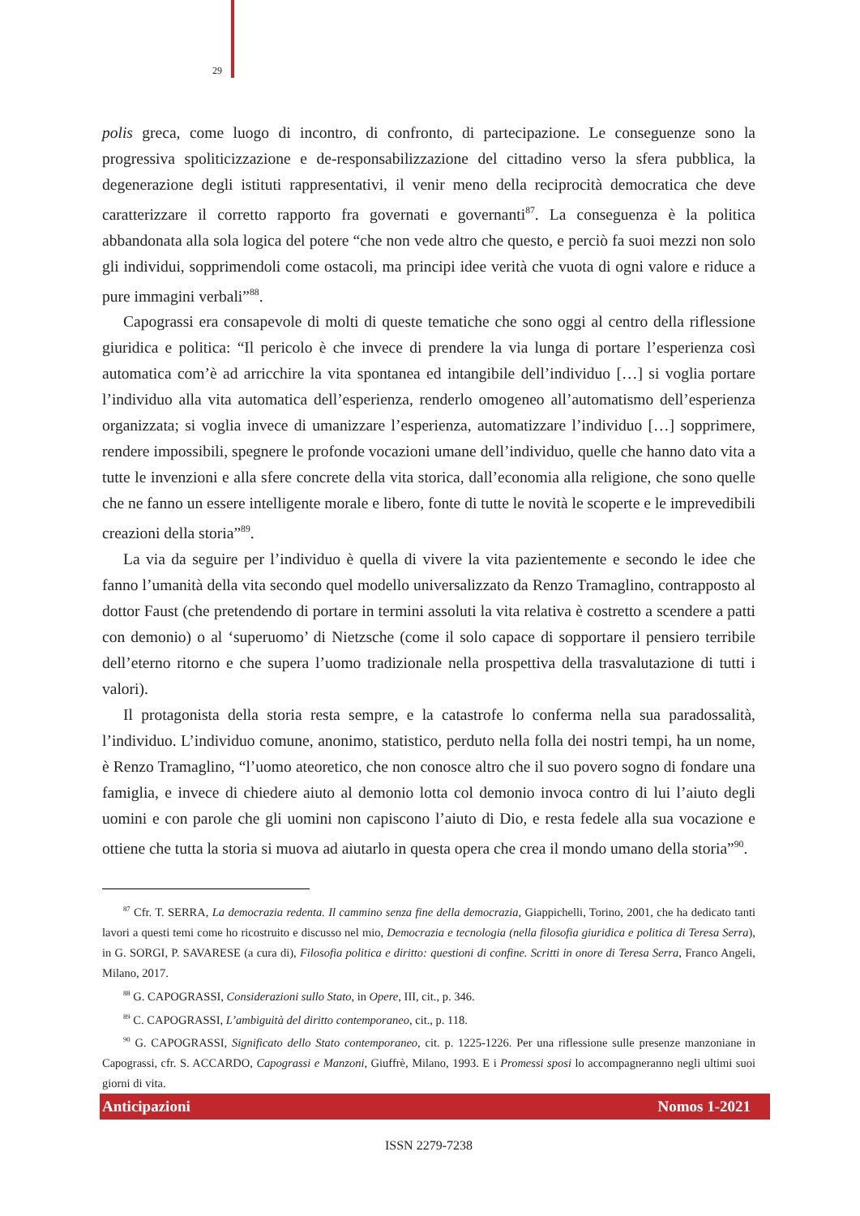29
polis greca, come luogo di incontro, di confronto, di partecipazione. Le conseguenze sono la progressiva spoliticizzazione e de-responsabilizzazione del cittadino verso la sfera pubblica, la degenerazione degli istituti rappresentativi, il venir meno della reciprocità democratica che deve caratterizzare il corretto rapporto fra governati e governanti<sup>87</sup>. La conseguenza è la politica abbandonata alla sola logica del potere “che non vede altro che questo, e perciò fa suoi mezzi non solo gli individui, sopprimendoli come ostacoli, ma principi idee verità che vuota di ogni valore e riduce a pure immagini verbali”<sup>88</sup>.
Capograssi era consapevole di molti di queste tematiche che sono oggi al centro della riflessione giuridica e politica: “Il pericolo è che invece di prendere la via lunga di portare l’esperienza così automatica com’è ad arricchire la vita spontanea ed intangibile dell’individuo […] si voglia portare l’individuo alla vita automatica dell’esperienza, renderlo omogeneo all’automatismo dell’esperienza organizzata; si voglia invece di umanizzare l’esperienza, automatizzare l’individuo […] sopprimere, rendere impossibili, spegnere le profonde vocazioni umane dell’individuo, quelle che hanno dato vita a tutte le invenzioni e alla sfere concrete della vita storica, dall’economia alla religione, che sono quelle che ne fanno un essere intelligente morale e libero, fonte di tutte le novità le scoperte e le imprevedibili creazioni della storia”<sup>89</sup>.
La via da seguire per l’individuo è quella di vivere la vita pazientemente e secondo le idee che fanno l’umanità della vita secondo quel modello universalizzato da Renzo Tramaglino, contrapposto al dottor Faust (che pretendendo di portare in termini assoluti la vita relativa è costretto a scendere a patti con demonio) o al ‘superuomo’ di Nietzsche (come il solo capace di sopportare il pensiero terribile dell’eterno ritorno e che supera l’uomo tradizionale nella prospettiva della trasvalutazione di tutti i valori).
Il protagonista della storia resta sempre, e la catastrofe lo conferma nella sua paradossalità, l’individuo. L’individuo comune, anonimo, statistico, perduto nella folla dei nostri tempi, ha un nome, è Renzo Tramaglino, “l’uomo ateoretico, che non conosce altro che il suo povero sogno di fondare una famiglia, e invece di chiedere aiuto al demonio lotta col demonio invoca contro di lui l’aiuto degli uomini e con parole che gli uomini non capiscono l’aiuto di Dio, e resta fedele alla sua vocazione e ottiene che tutta la storia si muova ad aiutarlo in questa opera che crea il mondo umano della storia”<sup>90</sup>.
<sup>87</sup> Cfr. T. SERRA, La democrazia redenta. Il cammino senza fine della democrazia, Giappichelli, Torino, 2001, che ha dedicato tanti lavori a questi temi come ho ricostruito e discusso nel mio, Democrazia e tecnologia (nella filosofia giuridica e politica di Teresa Serra), in G. SORGI, P. SAVARESE (a cura di), Filosofia politica e diritto: questioni di confine. Scritti in onore di Teresa Serra, Franco Angeli, Milano, 2017.
<sup>88</sup> G. CAPOGRASSI, Considerazioni sullo Stato, in Opere, III, cit., p. 346.
<sup>89</sup> C. CAPOGRASSI, L’ambiguità del diritto contemporaneo, cit., p. 118.
<sup>90</sup> G. CAPOGRASSI, Significato dello Stato contemporaneo, cit. p. 1225-1226. Per una riflessione sulle presenze manzoniane in Capograssi, cfr. S. ACCARDO, Capograssi e Manzoni, Giuffrè, Milano, 1993. E i Promessi sposi lo accompagneranno negli ultimi suoi giorni di vita.
Anticipazioni Nomos 1-2021
ISSN 2279-7238